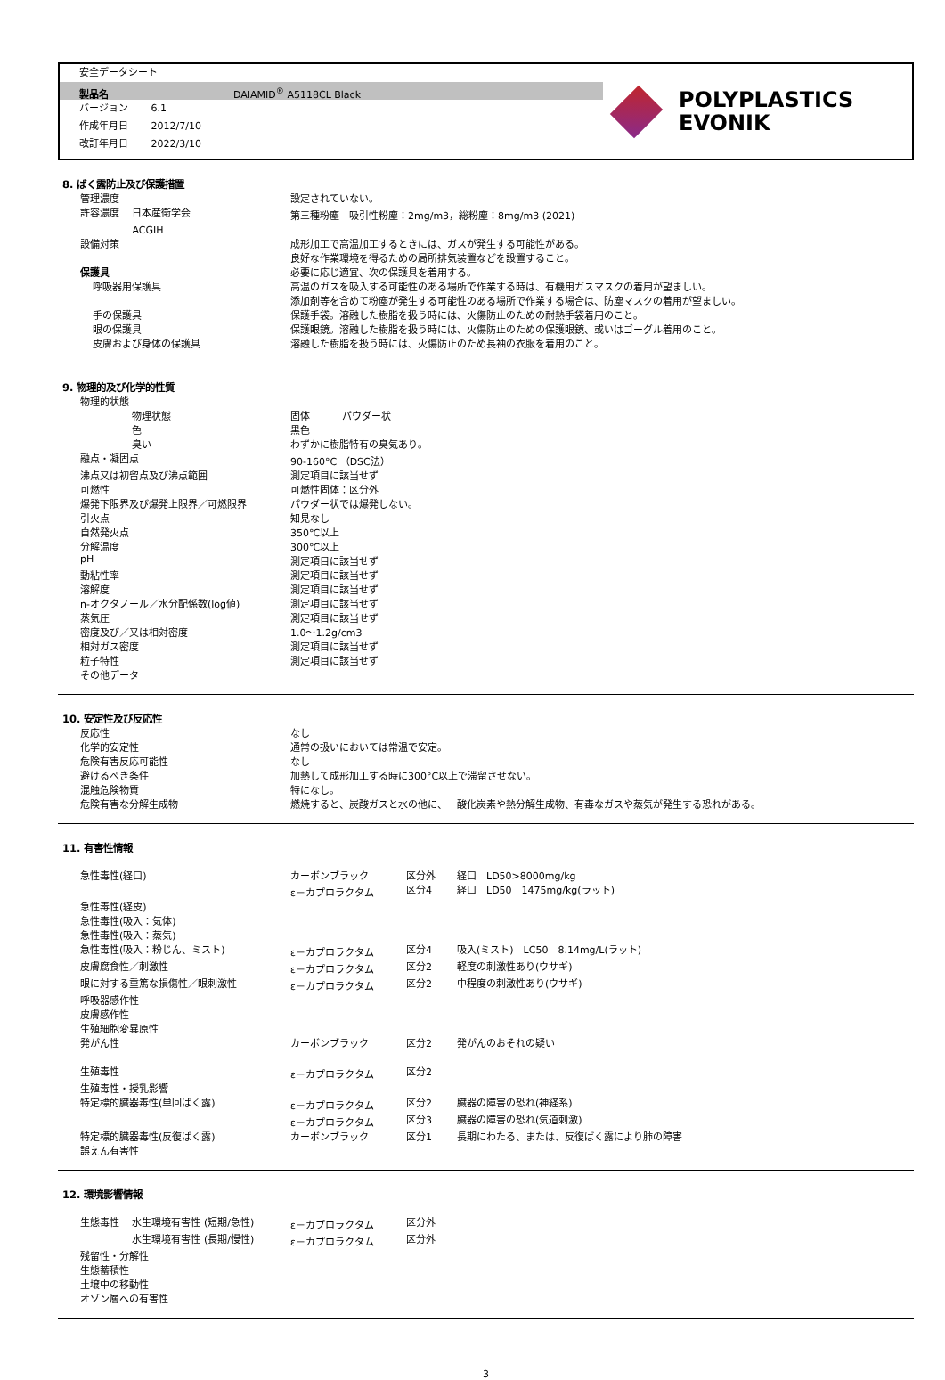安全データシート
製品名 DAIAMID<sup>®</sup> A5118CL Black
バージョン　　 6.1
作成年月日　　 2012/7/10
改訂年月日　　 2022/3/10
POLYPLASTICS
EVONIK
8. ばく露防止及び保護措置
| 管理濃度 | 設定されていない。 |
| 許容濃度 日本産衛学会 | 第三種粉塵 吸引性粉塵：2mg/m3，総粉塵：8mg/m3 (2021) |
| ACGIH | |
| 設備対策 | 成形加工で高温加工するときには、ガスが発生する可能性がある。 |
| | 良好な作業環境を得るための局所排気装置などを設置すること。 |
| 保護具 | 必要に応じ適宜、次の保護具を着用する。 |
| 呼吸器用保護具 | 高温のガスを吸入する可能性のある場所で作業する時は、有機用ガスマスクの着用が望ましい。 |
| | 添加剤等を含めて粉塵が発生する可能性のある場所で作業する場合は、防塵マスクの着用が望ましい。 |
| 手の保護具 | 保護手袋。溶融した樹脂を扱う時には、火傷防止のための耐熱手袋着用のこと。 |
| 眼の保護具 | 保護眼鏡。溶融した樹脂を扱う時には、火傷防止のための保護眼鏡、或いはゴーグル着用のこと。 |
| 皮膚および身体の保護具 | 溶融した樹脂を扱う時には、火傷防止のため長袖の衣服を着用のこと。 |
9. 物理的及び化学的性質
| 物理的状態 | |
| 物理状態 | 固体 パウダー状 |
| 色 | 黒色 |
| 臭い | わずかに樹脂特有の臭気あり。 |
| 融点・凝固点 | 90-160°C （DSC法） |
| 沸点又は初留点及び沸点範囲 | 測定項目に該当せず |
| 可燃性 | 可燃性固体：区分外 |
| 爆発下限界及び爆発上限界／可燃限界 | パウダー状では爆発しない。 |
| 引火点 | 知見なし |
| 自然発火点 | 350℃以上 |
| 分解温度 | 300℃以上 |
| pH | 測定項目に該当せず |
| 動粘性率 | 測定項目に該当せず |
| 溶解度 | 測定項目に該当せず |
| n-オクタノール／水分配係数(log値) | 測定項目に該当せず |
| 蒸気圧 | 測定項目に該当せず |
| 密度及び／又は相対密度 | 1.0～1.2g/cm3 |
| 相対ガス密度 | 測定項目に該当せず |
| 粒子特性 | 測定項目に該当せず |
| その他データ | |
10. 安定性及び反応性
| 反応性 | なし |
| 化学的安定性 | 通常の扱いにおいては常温で安定。 |
| 危険有害反応可能性 | なし |
| 避けるべき条件 | 加熱して成形加工する時に300°C以上で滞留させない。 |
| 混触危険物質 | 特になし。 |
| 危険有害な分解生成物 | 燃焼すると、炭酸ガスと水の他に、一酸化炭素や熱分解生成物、有毒なガスや蒸気が発生する恐れがある。 |
11. 有害性情報
| 急性毒性(経口) | カーボンブラック | 区分外 | 経口 LD50>8000mg/kg |
| | ε－カプロラクタム | 区分4 | 経口 LD50 1475mg/kg(ラット) |
| 急性毒性(経皮) | | | |
| 急性毒性(吸入：気体) | | | |
| 急性毒性(吸入：蒸気) | | | |
| 急性毒性(吸入：粉じん、ミスト) | ε－カプロラクタム | 区分4 | 吸入(ミスト) LC50 8.14mg/L(ラット) |
| 皮膚腐食性／刺激性 | ε－カプロラクタム | 区分2 | 軽度の刺激性あり(ウサギ) |
| 眼に対する重篤な損傷性／眼刺激性 | ε－カプロラクタム | 区分2 | 中程度の刺激性あり(ウサギ) |
| 呼吸器感作性 | | | |
| 皮膚感作性 | | | |
| 生殖細胞変異原性 | | | |
| 発がん性 | カーボンブラック | 区分2 | 発がんのおそれの疑い |
| 生殖毒性 | ε－カプロラクタム | 区分2 | |
| 生殖毒性・授乳影響 | | | |
| 特定標的臓器毒性(単回ばく露) | ε－カプロラクタム | 区分2 | 臓器の障害の恐れ(神経系) |
| | ε－カプロラクタム | 区分3 | 臓器の障害の恐れ(気道刺激) |
| 特定標的臓器毒性(反復ばく露) | カーボンブラック | 区分1 | 長期にわたる、または、反復ばく露により肺の障害 |
| 誤えん有害性 | | | |
12. 環境影響情報
| 生態毒性 水生環境有害性 (短期/急性) | ε－カプロラクタム | 区分外 |
| 水生環境有害性 (長期/慢性) | ε－カプロラクタム | 区分外 |
| 残留性・分解性 | | |
| 生態蓄積性 | | |
| 土壌中の移動性 | | |
| オゾン層への有害性 | | |
3